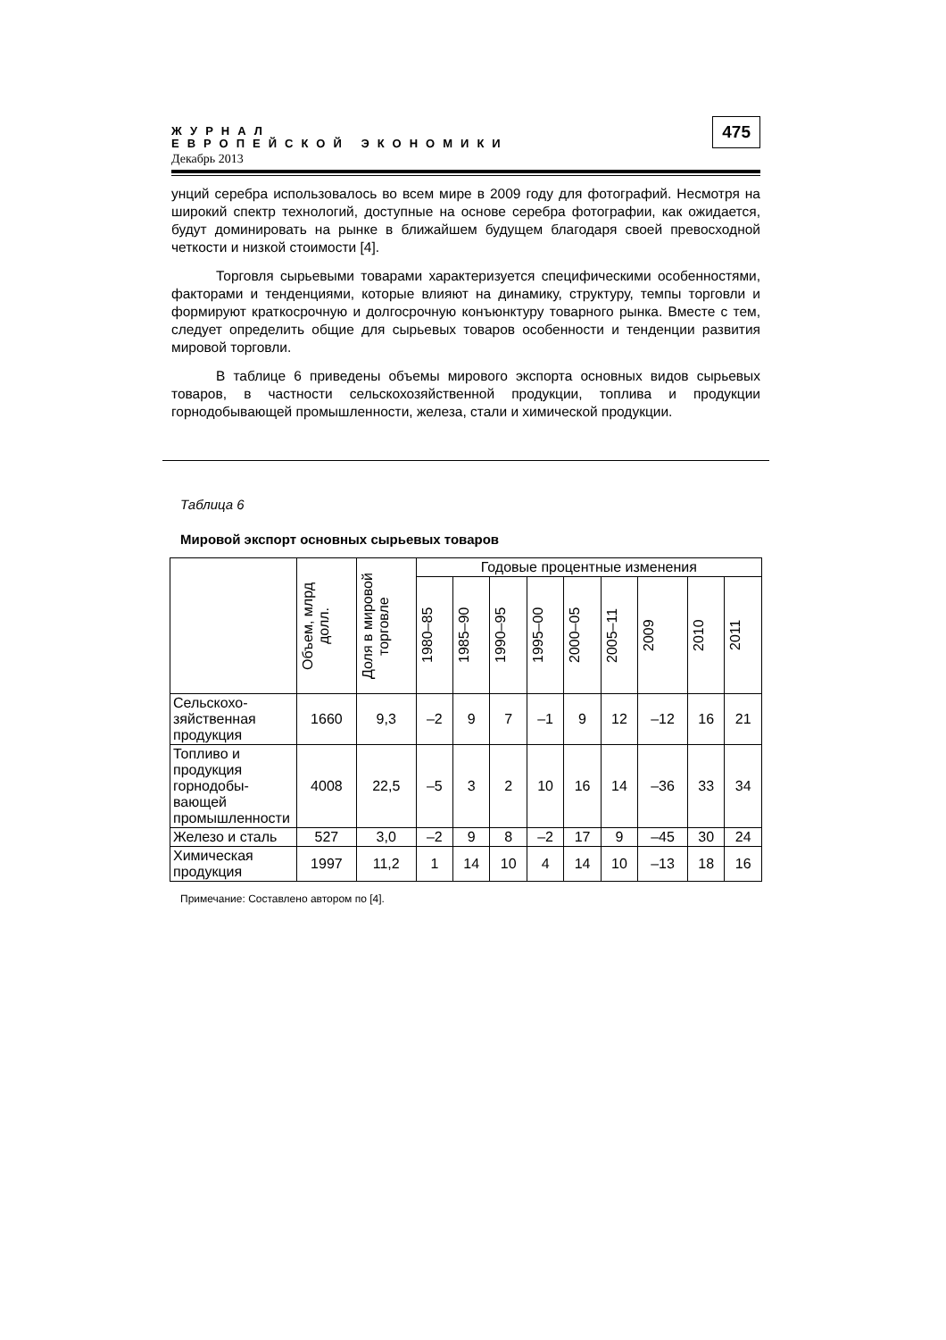ЖУРНАЛ
ЕВРОПЕЙСКОЙ ЭКОНОМИКИ
Декабрь 2013
475
унций серебра использовалось во всем мире в 2009 году для фотографий. Несмотря на широкий спектр технологий, доступные на основе серебра фотографии, как ожидается, будут доминировать на рынке в ближайшем будущем благодаря своей превосходной четкости и низкой стоимости [4].
Торговля сырьевыми товарами характеризуется специфическими особенностями, факторами и тенденциями, которые влияют на динамику, структуру, темпы торговли и формируют краткосрочную и долгосрочную конъюнктуру товарного рынка. Вместе с тем, следует определить общие для сырьевых товаров особенности и тенденции развития мировой торговли.
В таблице 6 приведены объемы мирового экспорта основных видов сырьевых товаров, в частности сельскохозяйственной продукции, топлива и продукции горнодобывающей промышленности, железа, стали и химической продукции.
Таблица 6
Мировой экспорт основных сырьевых товаров
| | Объем, млрд долл. | Доля в мировой торговле | Годовые процентные изменения | | | | | | | | |
| --- | --- | --- | --- | --- | --- | --- | --- | --- | --- | --- | --- |
| | | | 1980–85 | 1985–90 | 1990–95 | 1995–00 | 2000–05 | 2005–11 | 2009 | 2010 | 2011 |
| Сельскохо-зяйственная продукция | 1660 | 9,3 | –2 | 9 | 7 | –1 | 9 | 12 | –12 | 16 | 21 |
| Топливо и продукция горнодобы-вающей промышленности | 4008 | 22,5 | –5 | 3 | 2 | 10 | 16 | 14 | –36 | 33 | 34 |
| Железо и сталь | 527 | 3,0 | –2 | 9 | 8 | –2 | 17 | 9 | –45 | 30 | 24 |
| Химическая продукция | 1997 | 11,2 | 1 | 14 | 10 | 4 | 14 | 10 | –13 | 18 | 16 |
Примечание: Составлено автором по [4].